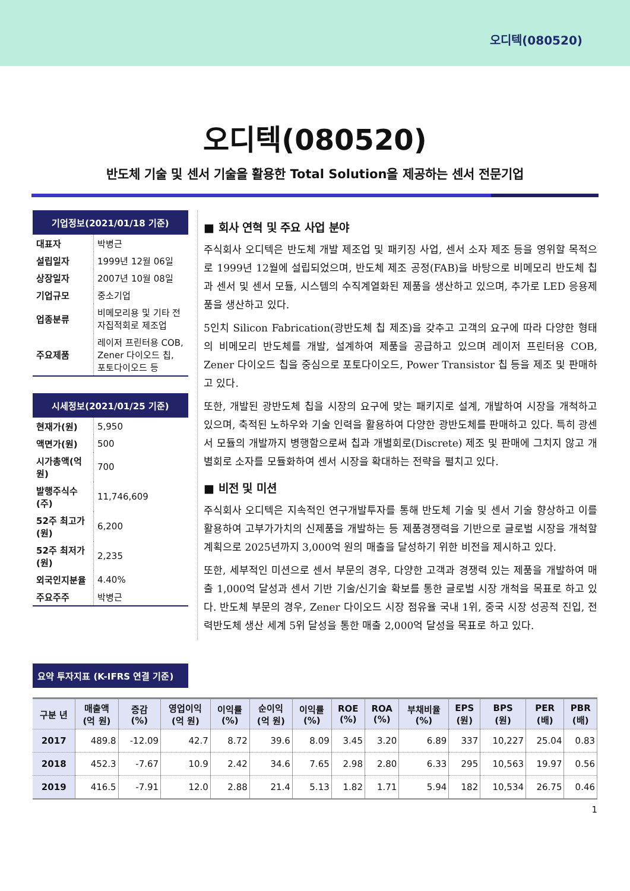오디텍(080520)
오디텍(080520)
반도체 기술 및 센서 기술을 활용한 Total Solution을 제공하는 센서 전문기업
기업정보(2021/01/18 기준)
| 대표자 | 박병근 |
| 설립일자 | 1999년 12월 06일 |
| 상장일자 | 2007년 10월 08일 |
| 기업규모 | 중소기업 |
| 업종분류 | 비메모리용 및 기타 전자집적회로 제조업 |
| 주요제품 | 레이저 프린터용 COB, Zener 다이오드 칩, 포토다이오드 등 |
시세정보(2021/01/25 기준)
| 현재가(원) | 5,950 |
| 액면가(원) | 500 |
| 시가총액(억 원) | 700 |
| 발행주식수(주) | 11,746,609 |
| 52주 최고가(원) | 6,200 |
| 52주 최저가(원) | 2,235 |
| 외국인지분율 | 4.40% |
| 주요주주 | 박병근 |
■ 회사 연혁 및 주요 사업 분야
주식회사 오디텍은 반도체 개발 제조업 및 패키징 사업, 센서 소자 제조 등을 영위할 목적으로 1999년 12월에 설립되었으며, 반도체 제조 공정(FAB)을 바탕으로 비메모리 반도체 칩과 센서 및 센서 모듈, 시스템의 수직계열화된 제품을 생산하고 있으며, 추가로 LED 응용제품을 생산하고 있다.
5인치 Silicon Fabrication(광반도체 칩 제조)을 갖추고 고객의 요구에 따라 다양한 형태의 비메모리 반도체를 개발, 설계하여 제품을 공급하고 있으며 레이저 프린터용 COB, Zener 다이오드 칩을 중심으로 포토다이오드, Power Transistor 칩 등을 제조 및 판매하고 있다.
또한, 개발된 광반도체 칩을 시장의 요구에 맞는 패키지로 설계, 개발하여 시장을 개척하고 있으며, 축적된 노하우와 기술 인력을 활용하여 다양한 광반도체를 판매하고 있다. 특히 광센서 모듈의 개발까지 병행함으로써 칩과 개별회로(Discrete) 제조 및 판매에 그치지 않고 개별회로 소자를 모듈화하여 센서 시장을 확대하는 전략을 펼치고 있다.
■ 비전 및 미션
주식회사 오디텍은 지속적인 연구개발투자를 통해 반도체 기술 및 센서 기술 향상하고 이를 활용하여 고부가가치의 신제품을 개발하는 등 제품경쟁력을 기반으로 글로벌 시장을 개척할 계획으로 2025년까지 3,000억 원의 매출을 달성하기 위한 비전을 제시하고 있다.
또한, 세부적인 미션으로 센서 부문의 경우, 다양한 고객과 경쟁력 있는 제품을 개발하여 매출 1,000억 달성과 센서 기반 기술/신기술 확보를 통한 글로벌 시장 개척을 목표로 하고 있다. 반도체 부문의 경우, Zener 다이오드 시장 점유율 국내 1위, 중국 시장 성공적 진입, 전력반도체 생산 세계 5위 달성을 통한 매출 2,000억 달성을 목표로 하고 있다.
요약 투자지표 (K-IFRS 연결 기준)
| 구분 년 | 매출액 (억 원) | 증감 (%) | 영업이익 (억 원) | 이익률 (%) | 순이익 (억 원) | 이익률 (%) | ROE (%) | ROA (%) | 부채비율 (%) | EPS (원) | BPS (원) | PER (배) | PBR (배) |
| --- | --- | --- | --- | --- | --- | --- | --- | --- | --- | --- | --- | --- | --- |
| 2017 | 489.8 | -12.09 | 42.7 | 8.72 | 39.6 | 8.09 | 3.45 | 3.20 | 6.89 | 337 | 10,227 | 25.04 | 0.83 |
| 2018 | 452.3 | -7.67 | 10.9 | 2.42 | 34.6 | 7.65 | 2.98 | 2.80 | 6.33 | 295 | 10,563 | 19.97 | 0.56 |
| 2019 | 416.5 | -7.91 | 12.0 | 2.88 | 21.4 | 5.13 | 1.82 | 1.71 | 5.94 | 182 | 10,534 | 26.75 | 0.46 |
1